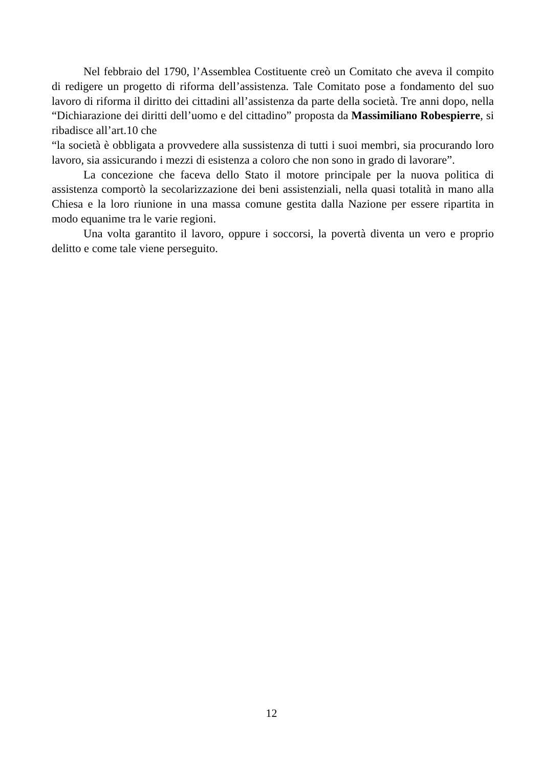Nel febbraio del 1790, l’Assemblea Costituente creò un Comitato che aveva il compito di redigere un progetto di riforma dell’assistenza. Tale Comitato pose a fondamento del suo lavoro di riforma il diritto dei cittadini all’assistenza da parte della società. Tre anni dopo, nella “Dichiarazione dei diritti dell’uomo e del cittadino” proposta da Massimiliano Robespierre, si ribadisce all’art.10 che
“la società è obbligata a provvedere alla sussistenza di tutti i suoi membri, sia procurando loro lavoro, sia assicurando i mezzi di esistenza a coloro che non sono in grado di lavorare”.
La concezione che faceva dello Stato il motore principale per la nuova politica di assistenza comportò la secolarizzazione dei beni assistenziali, nella quasi totalità in mano alla Chiesa e la loro riunione in una massa comune gestita dalla Nazione per essere ripartita in modo equanime tra le varie regioni.
Una volta garantito il lavoro, oppure i soccorsi, la povertà diventa un vero e proprio delitto e come tale viene perseguito.
12